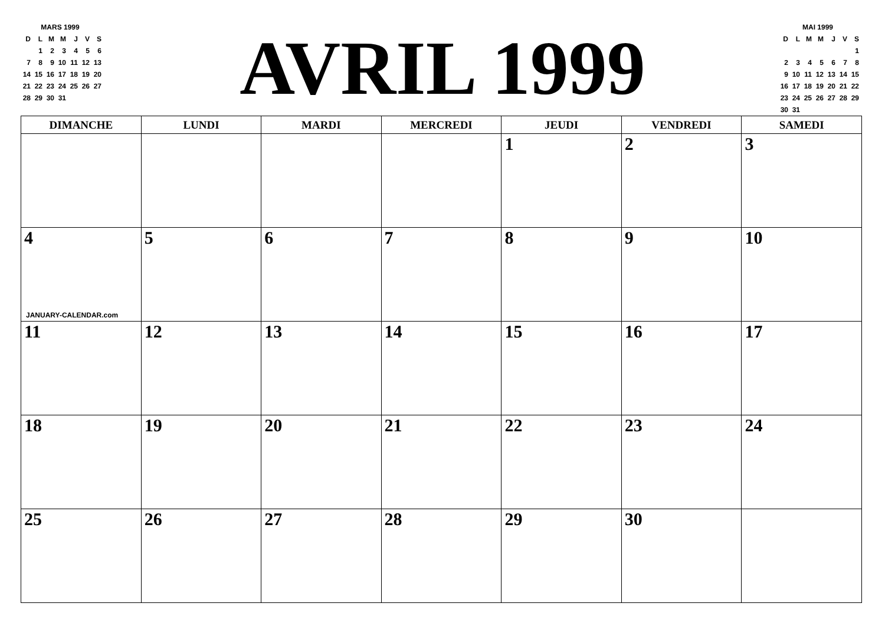| MARS 1999 | | | | | | |
| D | L | M | M | J | V | S |
| | 1 | 2 | 3 | 4 | 5 | 6 |
| 7 | 8 | 9 | 10 | 11 | 12 | 13 |
| 14 | 15 | 16 | 17 | 18 | 19 | 20 |
| 21 | 22 | 23 | 24 | 25 | 26 | 27 |
| 28 | 29 | 30 | 31 | | | |
AVRIL 1999
| MAI 1999 | | | | | | |
| D | L | M | M | J | V | S |
| | | | | | | 1 |
| 2 | 3 | 4 | 5 | 6 | 7 | 8 |
| 9 | 10 | 11 | 12 | 13 | 14 | 15 |
| 16 | 17 | 18 | 19 | 20 | 21 | 22 |
| 23 | 24 | 25 | 26 | 27 | 28 | 29 |
| 30 | 31 | | | | | |
| DIMANCHE | LUNDI | MARDI | MERCREDI | JEUDI | VENDREDI | SAMEDI |
| --- | --- | --- | --- | --- | --- | --- |
| | | | | 1 | 2 | 3 |
| 4 JANUARY-CALENDAR.com | 5 | 6 | 7 | 8 | 9 | 10 |
| 11 | 12 | 13 | 14 | 15 | 16 | 17 |
| 18 | 19 | 20 | 21 | 22 | 23 | 24 |
| 25 | 26 | 27 | 28 | 29 | 30 | |